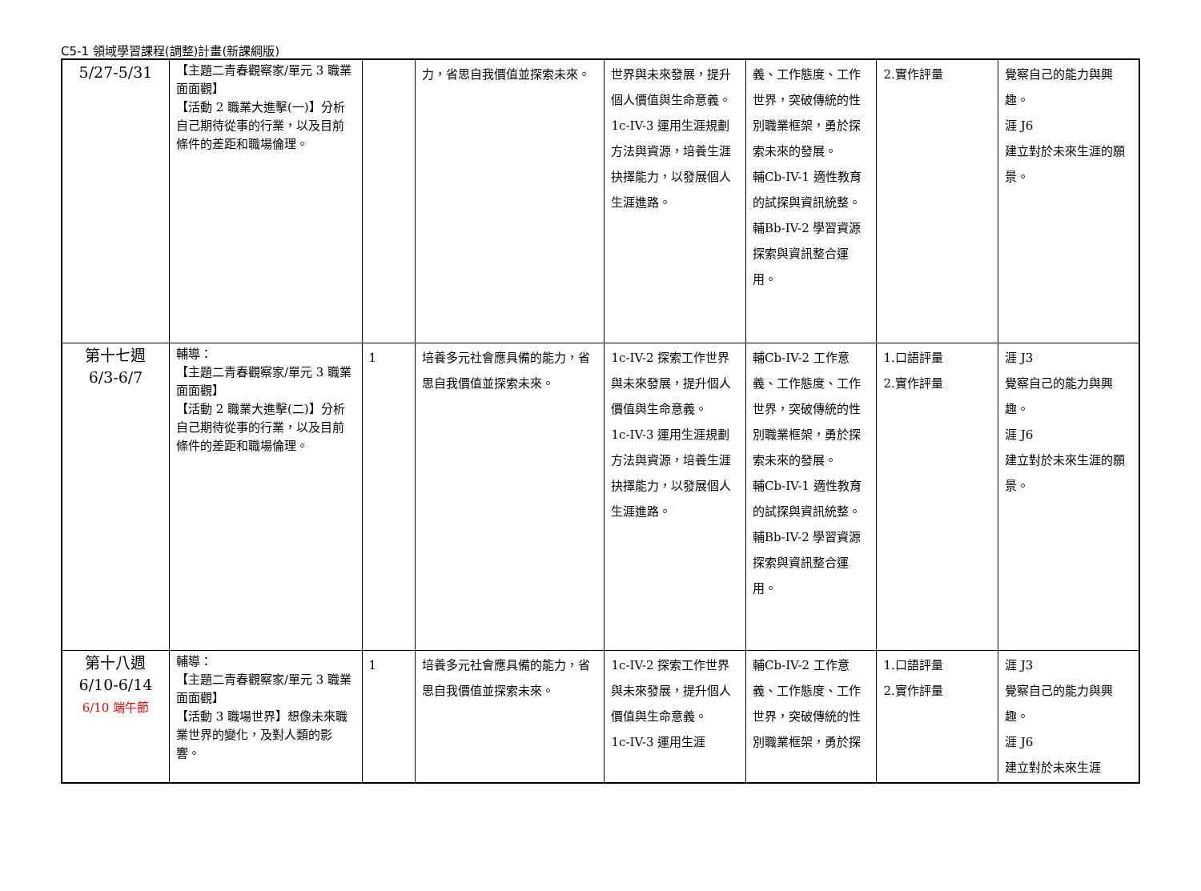C5-1 領域學習課程(調整)計畫(新課綱版)
| 5/27-5/31 | 【主題二青春觀察家/單元 3 職業面面觀】 【活動 2 職業大進擊(一)】分析自己期待從事的行業，以及目前條件的差距和職場倫理。 | | 力，省思自我價值並探索未來。 | 世界與未來發展，提升個人價值與生命意義。 1c-IV-3 運用生涯規劃方法與資源，培養生涯抉擇能力，以發展個人生涯進路。 | 義、工作態度、工作世界，突破傳統的性別職業框架，勇於探索未來的發展。 輔Cb-IV-1 適性教育的試探與資訊統整。 輔Bb-IV-2 學習資源探索與資訊整合運用。 | 2.實作評量 | 覺察自己的能力與興趣。 涯 J6 建立對於未來生涯的願景。 |
| 第十七週 6/3-6/7 | 輔導： 【主題二青春觀察家/單元 3 職業面面觀】 【活動 2 職業大進擊(二)】分析自己期待從事的行業，以及目前條件的差距和職場倫理。 | 1 | 培養多元社會應具備的能力，省思自我價值並探索未來。 | 1c-IV-2 探索工作世界與未來發展，提升個人價值與生命意義。 1c-IV-3 運用生涯規劃方法與資源，培養生涯抉擇能力，以發展個人生涯進路。 | 輔Cb-IV-2 工作意義、工作態度、工作世界，突破傳統的性別職業框架，勇於探索未來的發展。 輔Cb-IV-1 適性教育的試探與資訊統整。 輔Bb-IV-2 學習資源探索與資訊整合運用。 | 1.口語評量 2.實作評量 | 涯 J3 覺察自己的能力與興趣。 涯 J6 建立對於未來生涯的願景。 |
| 第十八週 6/10-6/14 6/10 端午節 | 輔導： 【主題二青春觀察家/單元 3 職業面面觀】 【活動 3 職場世界】想像未來職業世界的變化，及對人類的影響。 | 1 | 培養多元社會應具備的能力，省思自我價值並探索未來。 | 1c-IV-2 探索工作世界與未來發展，提升個人價值與生命意義。 1c-IV-3 運用生涯 | 輔Cb-IV-2 工作意義、工作態度、工作世界，突破傳統的性別職業框架，勇於探 | 1.口語評量 2.實作評量 | 涯 J3 覺察自己的能力與興趣。 涯 J6 建立對於未來生涯 |